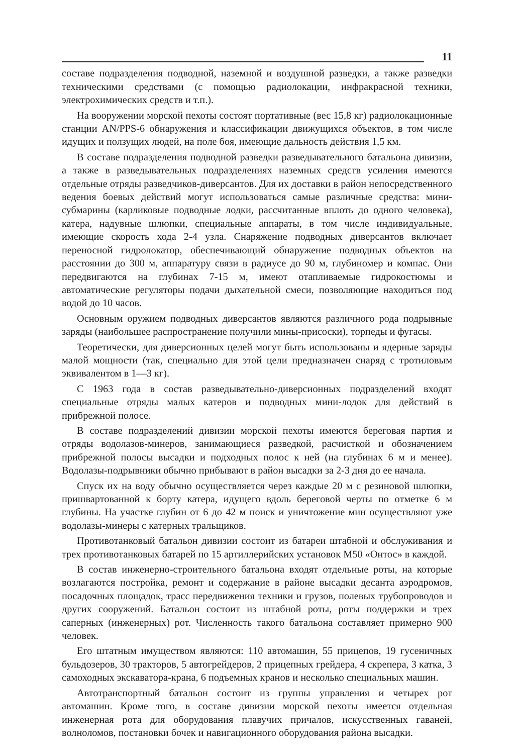11
составе подразделения подводной, наземной и воздушной разведки, а также разведки техническими средствами (с помощью радиолокации, инфракрасной техники, электрохимических средств и т.п.).
На вооружении морской пехоты состоят портативные (вес 15,8 кг) радиолокационные станции AN/PPS-6 обнаружения и классификации движущихся объектов, в том числе идущих и ползущих людей, на поле боя, имеющие дальность действия 1,5 км.
В составе подразделения подводной разведки разведывательного батальона дивизии, а также в разведывательных подразделениях наземных средств усиления имеются отдельные отряды разведчиков-диверсантов. Для их доставки в район непосредственного ведения боевых действий могут использоваться самые различные средства: мини-субмарины (карликовые подводные лодки, рассчитанные вплоть до одного человека), катера, надувные шлюпки, специальные аппараты, в том числе индивидуальные, имеющие скорость хода 2-4 узла. Снаряжение подводных диверсантов включает переносной гидролокатор, обеспечивающий обнаружение подводных объектов на расстоянии до 300 м, аппаратуру связи в радиусе до 90 м, глубиномер и компас. Они передвигаются на глубинах 7-15 м, имеют отапливаемые гидрокостюмы и автоматические регуляторы подачи дыхательной смеси, позволяющие находиться под водой до 10 часов.
Основным оружием подводных диверсантов являются различного рода подрывные заряды (наибольшее распространение получили мины-присоски), торпеды и фугасы.
Теоретически, для диверсионных целей могут быть использованы и ядерные заряды малой мощности (так, специально для этой цели предназначен снаряд с тротиловым эквивалентом в 1—3 кг).
С 1963 года в состав разведывательно-диверсионных подразделений входят специальные отряды малых катеров и подводных мини-лодок для действий в прибрежной полосе.
В составе подразделений дивизии морской пехоты имеются береговая партия и отряды водолазов-минеров, занимающиеся разведкой, расчисткой и обозначением прибрежной полосы высадки и подходных полос к ней (на глубинах 6 м и менее). Водолазы-подрывники обычно прибывают в район высадки за 2-3 дня до ее начала.
Спуск их на воду обычно осуществляется через каждые 20 м с резиновой шлюпки, пришвартованной к борту катера, идущего вдоль береговой черты по отметке 6 м глубины. На участке глубин от 6 до 42 м поиск и уничтожение мин осуществляют уже водолазы-минеры с катерных тральщиков.
Противотанковый батальон дивизии состоит из батареи штабной и обслуживания и трех противотанковых батарей по 15 артиллерийских установок М50 «Онтос» в каждой.
В состав инженерно-строительного батальона входят отдельные роты, на которые возлагаются постройка, ремонт и содержание в районе высадки десанта аэродромов, посадочных площадок, трасс передвижения техники и грузов, полевых трубопроводов и других сооружений. Батальон состоит из штабной роты, роты поддержки и трех саперных (инженерных) рот. Численность такого батальона составляет примерно 900 человек.
Его штатным имуществом являются: 110 автомашин, 55 прицепов, 19 гусеничных бульдозеров, 30 тракторов, 5 автогрейдеров, 2 прицепных грейдера, 4 скрепера, 3 катка, 3 самоходных экскаватора-крана, 6 подъемных кранов и несколько специальных машин.
Автотранспортный батальон состоит из группы управления и четырех рот автомашин. Кроме того, в составе дивизии морской пехоты имеется отдельная инженерная рота для оборудования плавучих причалов, искусственных гаваней, волноломов, постановки бочек и навигационного оборудования района высадки.